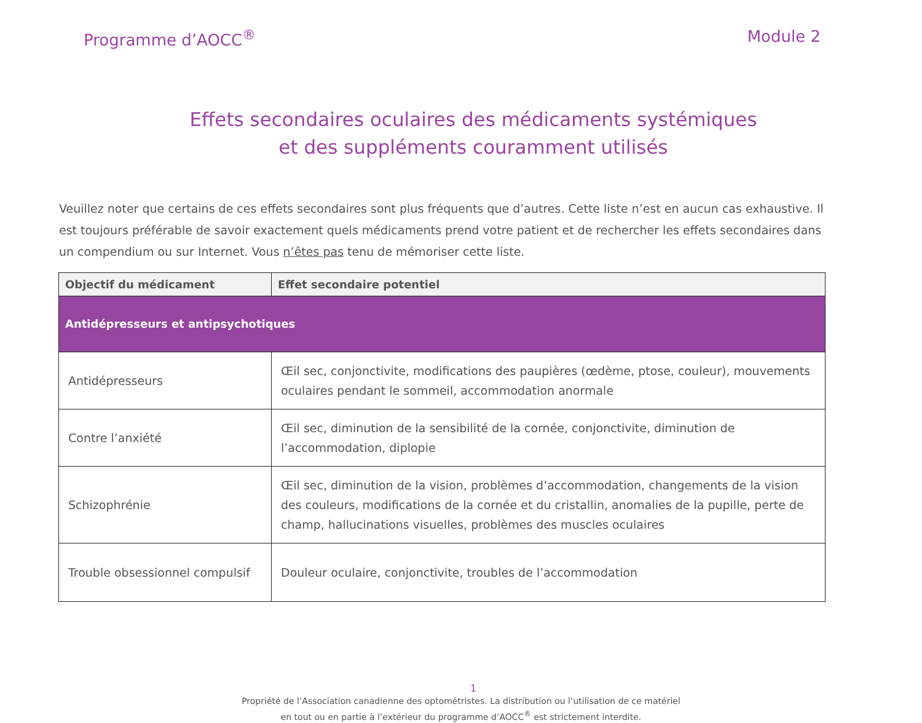Programme d’AOCC<sup>®</sup> Module 2
Effets secondaires oculaires des médicaments systémiques
et des suppléments couramment utilisés
Veuillez noter que certains de ces effets secondaires sont plus fréquents que d’autres. Cette liste n’est en aucun cas exhaustive. Il est toujours préférable de savoir exactement quels médicaments prend votre patient et de rechercher les effets secondaires dans un compendium ou sur Internet. Vous n’êtes pas tenu de mémoriser cette liste.
| Objectif du médicament | Effet secondaire potentiel |
| --- | --- |
| Antidépresseurs et antipsychotiques | |
| Antidépresseurs | Œil sec, conjonctivite, modifications des paupières (œdème, ptose, couleur), mouvements oculaires pendant le sommeil, accommodation anormale |
| Contre l’anxiété | Œil sec, diminution de la sensibilité de la cornée, conjonctivite, diminution de l’accommodation, diplopie |
| Schizophrénie | Œil sec, diminution de la vision, problèmes d’accommodation, changements de la vision des couleurs, modifications de la cornée et du cristallin, anomalies de la pupille, perte de champ, hallucinations visuelles, problèmes des muscles oculaires |
| Trouble obsessionnel compulsif | Douleur oculaire, conjonctivite, troubles de l’accommodation |
1
Propriété de l’Association canadienne des optométristes. La distribution ou l’utilisation de ce matériel
en tout ou en partie à l’extérieur du programme d’AOCC<sup>®</sup> est strictement interdite.